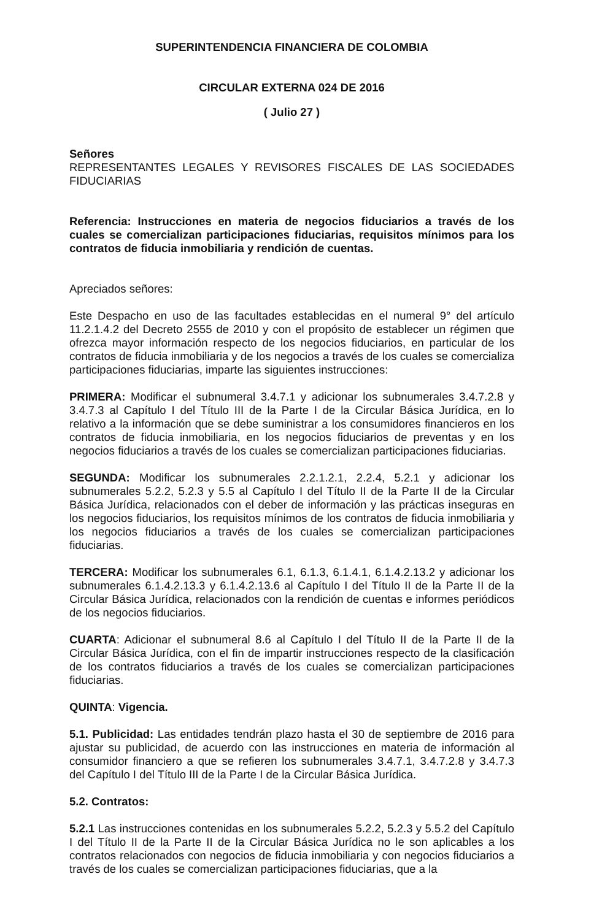SUPERINTENDENCIA FINANCIERA DE COLOMBIA
CIRCULAR EXTERNA 024 DE 2016
( Julio 27 )
Señores
REPRESENTANTES LEGALES Y REVISORES FISCALES DE LAS SOCIEDADES FIDUCIARIAS
Referencia: Instrucciones en materia de negocios fiduciarios a través de los cuales se comercializan participaciones fiduciarias, requisitos mínimos para los contratos de fiducia inmobiliaria y rendición de cuentas.
Apreciados señores:
Este Despacho en uso de las facultades establecidas en el numeral 9° del artículo 11.2.1.4.2 del Decreto 2555 de 2010 y con el propósito de establecer un régimen que ofrezca mayor información respecto de los negocios fiduciarios, en particular de los contratos de fiducia inmobiliaria y de los negocios a través de los cuales se comercializa participaciones fiduciarias, imparte las siguientes instrucciones:
PRIMERA: Modificar el subnumeral 3.4.7.1 y adicionar los subnumerales 3.4.7.2.8 y 3.4.7.3 al Capítulo I del Título III de la Parte I de la Circular Básica Jurídica, en lo relativo a la información que se debe suministrar a los consumidores financieros en los contratos de fiducia inmobiliaria, en los negocios fiduciarios de preventas y en los negocios fiduciarios a través de los cuales se comercializan participaciones fiduciarias.
SEGUNDA: Modificar los subnumerales 2.2.1.2.1, 2.2.4, 5.2.1 y adicionar los subnumerales 5.2.2, 5.2.3 y 5.5 al Capítulo I del Título II de la Parte II de la Circular Básica Jurídica, relacionados con el deber de información y las prácticas inseguras en los negocios fiduciarios, los requisitos mínimos de los contratos de fiducia inmobiliaria y los negocios fiduciarios a través de los cuales se comercializan participaciones fiduciarias.
TERCERA: Modificar los subnumerales 6.1, 6.1.3, 6.1.4.1, 6.1.4.2.13.2 y adicionar los subnumerales 6.1.4.2.13.3 y 6.1.4.2.13.6 al Capítulo I del Título II de la Parte II de la Circular Básica Jurídica, relacionados con la rendición de cuentas e informes periódicos de los negocios fiduciarios.
CUARTA: Adicionar el subnumeral 8.6 al Capítulo I del Título II de la Parte II de la Circular Básica Jurídica, con el fin de impartir instrucciones respecto de la clasificación de los contratos fiduciarios a través de los cuales se comercializan participaciones fiduciarias.
QUINTA: Vigencia.
5.1. Publicidad: Las entidades tendrán plazo hasta el 30 de septiembre de 2016 para ajustar su publicidad, de acuerdo con las instrucciones en materia de información al consumidor financiero a que se refieren los subnumerales 3.4.7.1, 3.4.7.2.8 y 3.4.7.3 del Capítulo I del Título III de la Parte I de la Circular Básica Jurídica.
5.2. Contratos:
5.2.1 Las instrucciones contenidas en los subnumerales 5.2.2, 5.2.3 y 5.5.2 del Capítulo I del Título II de la Parte II de la Circular Básica Jurídica no le son aplicables a los contratos relacionados con negocios de fiducia inmobiliaria y con negocios fiduciarios a través de los cuales se comercializan participaciones fiduciarias, que a la